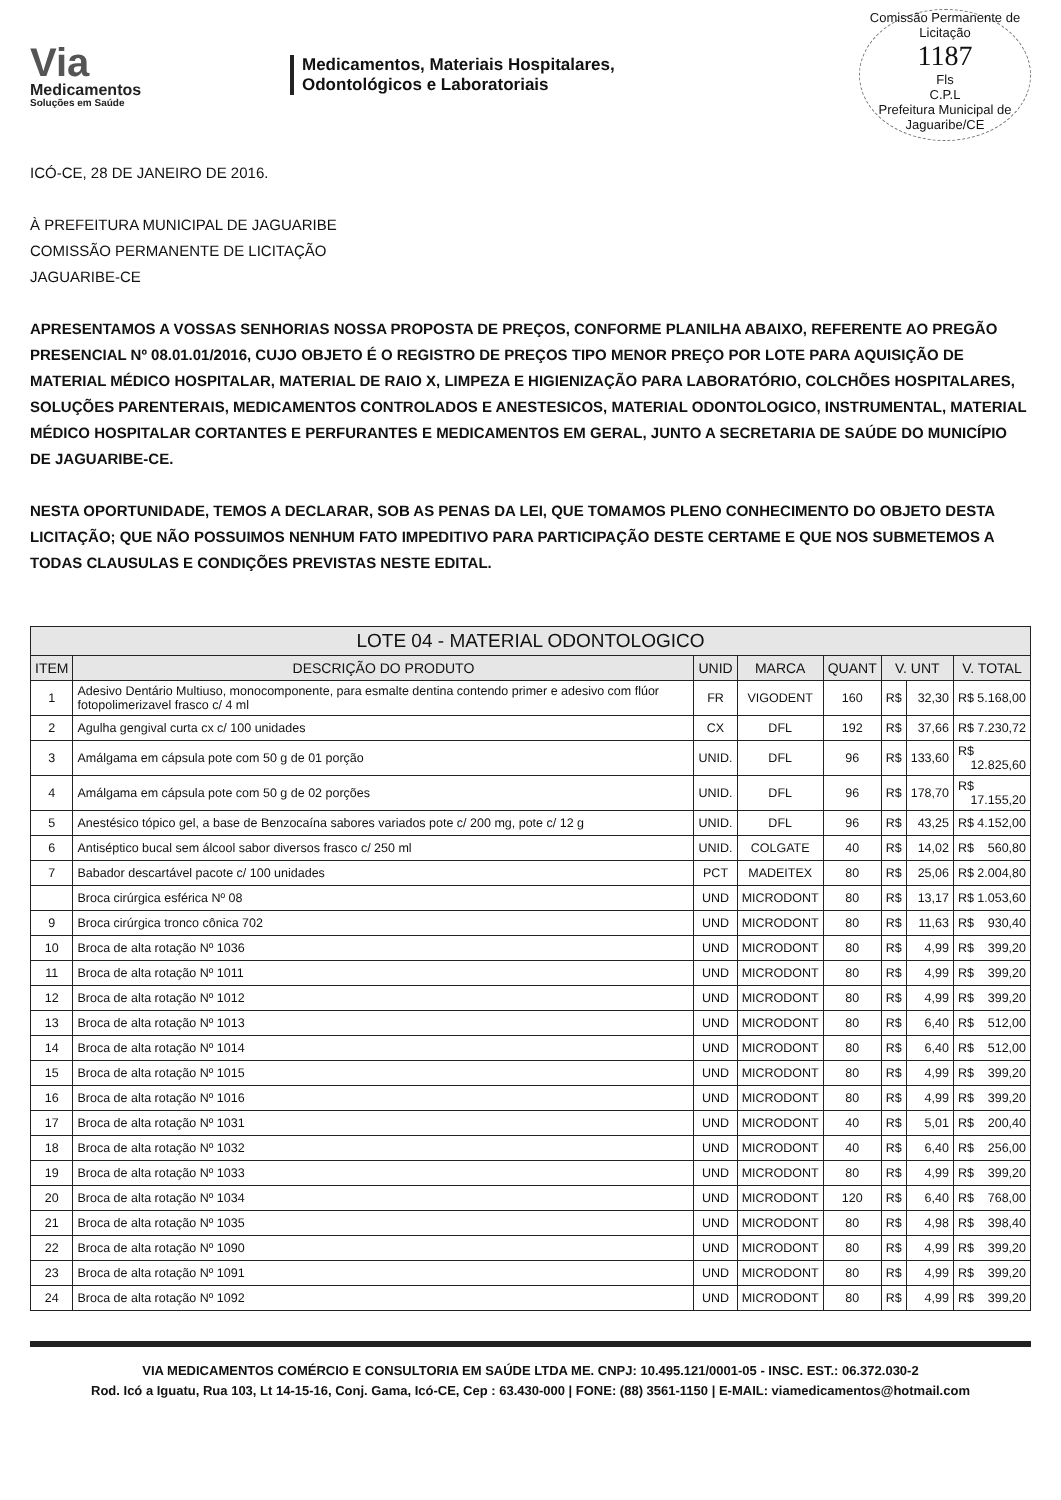Via
Medicamentos
Soluções em Saúde
Medicamentos, Materiais Hospitalares,
Odontológicos e Laboratoriais
Comissão Permanente de Licitação
1187
Fls
C.P.L
Prefeitura Municipal de Jaguaribe/CE
ICÓ-CE, 28 DE JANEIRO DE 2016.
À PREFEITURA MUNICIPAL DE JAGUARIBE
COMISSÃO PERMANENTE DE LICITAÇÃO
JAGUARIBE-CE
APRESENTAMOS A VOSSAS SENHORIAS NOSSA PROPOSTA DE PREÇOS, CONFORME PLANILHA ABAIXO, REFERENTE AO PREGÃO PRESENCIAL Nº 08.01.01/2016, CUJO OBJETO É O REGISTRO DE PREÇOS TIPO MENOR PREÇO POR LOTE PARA AQUISIÇÃO DE MATERIAL MÉDICO HOSPITALAR, MATERIAL DE RAIO X, LIMPEZA E HIGIENIZAÇÃO PARA LABORATÓRIO, COLCHÕES HOSPITALARES, SOLUÇÕES PARENTERAIS, MEDICAMENTOS CONTROLADOS E ANESTESICOS, MATERIAL ODONTOLOGICO, INSTRUMENTAL, MATERIAL MÉDICO HOSPITALAR CORTANTES E PERFURANTES E MEDICAMENTOS EM GERAL, JUNTO A SECRETARIA DE SAÚDE DO MUNICÍPIO DE JAGUARIBE-CE.
NESTA OPORTUNIDADE, TEMOS A DECLARAR, SOB AS PENAS DA LEI, QUE TOMAMOS PLENO CONHECIMENTO DO OBJETO DESTA LICITAÇÃO; QUE NÃO POSSUIMOS NENHUM FATO IMPEDITIVO PARA PARTICIPAÇÃO DESTE CERTAME E QUE NOS SUBMETEMOS A TODAS CLAUSULAS E CONDIÇÕES PREVISTAS NESTE EDITAL.
| LOTE 04 - MATERIAL ODONTOLOGICO | | | | | | | |
| --- | --- | --- | --- | --- | --- | --- | --- |
| ITEM | DESCRIÇÃO DO PRODUTO | UNID | MARCA | QUANT | V. UNT | | V. TOTAL |
| 1 | Adesivo Dentário Multiuso, monocomponente, para esmalte dentina contendo primer e adesivo com flúor fotopolimerizavel frasco c/ 4 ml | FR | VIGODENT | 160 | R$ | 32,30 | R$ 5.168,00 |
| 2 | Agulha gengival curta cx c/ 100 unidades | CX | DFL | 192 | R$ | 37,66 | R$ 7.230,72 |
| 3 | Amálgama em cápsula pote com 50 g de 01 porção | UNID. | DFL | 96 | R$ | 133,60 | R$ 12.825,60 |
| 4 | Amálgama em cápsula pote com 50 g de 02 porções | UNID. | DFL | 96 | R$ | 178,70 | R$ 17.155,20 |
| 5 | Anestésico tópico gel, a base de Benzocaína sabores variados pote c/ 200 mg, pote c/ 12 g | UNID. | DFL | 96 | R$ | 43,25 | R$ 4.152,00 |
| 6 | Antiséptico bucal sem álcool sabor diversos frasco c/ 250 ml | UNID. | COLGATE | 40 | R$ | 14,02 | R$ 560,80 |
| 7 | Babador descartável pacote c/ 100 unidades | PCT | MADEITEX | 80 | R$ | 25,06 | R$ 2.004,80 |
| | Broca cirúrgica esférica Nº 08 | UND | MICRODONT | 80 | R$ | 13,17 | R$ 1.053,60 |
| 9 | Broca cirúrgica tronco cônica 702 | UND | MICRODONT | 80 | R$ | 11,63 | R$ 930,40 |
| 10 | Broca de alta rotação Nº 1036 | UND | MICRODONT | 80 | R$ | 4,99 | R$ 399,20 |
| 11 | Broca de alta rotação Nº 1011 | UND | MICRODONT | 80 | R$ | 4,99 | R$ 399,20 |
| 12 | Broca de alta rotação Nº 1012 | UND | MICRODONT | 80 | R$ | 4,99 | R$ 399,20 |
| 13 | Broca de alta rotação Nº 1013 | UND | MICRODONT | 80 | R$ | 6,40 | R$ 512,00 |
| 14 | Broca de alta rotação Nº 1014 | UND | MICRODONT | 80 | R$ | 6,40 | R$ 512,00 |
| 15 | Broca de alta rotação Nº 1015 | UND | MICRODONT | 80 | R$ | 4,99 | R$ 399,20 |
| 16 | Broca de alta rotação Nº 1016 | UND | MICRODONT | 80 | R$ | 4,99 | R$ 399,20 |
| 17 | Broca de alta rotação Nº 1031 | UND | MICRODONT | 40 | R$ | 5,01 | R$ 200,40 |
| 18 | Broca de alta rotação Nº 1032 | UND | MICRODONT | 40 | R$ | 6,40 | R$ 256,00 |
| 19 | Broca de alta rotação Nº 1033 | UND | MICRODONT | 80 | R$ | 4,99 | R$ 399,20 |
| 20 | Broca de alta rotação Nº 1034 | UND | MICRODONT | 120 | R$ | 6,40 | R$ 768,00 |
| 21 | Broca de alta rotação Nº 1035 | UND | MICRODONT | 80 | R$ | 4,98 | R$ 398,40 |
| 22 | Broca de alta rotação Nº 1090 | UND | MICRODONT | 80 | R$ | 4,99 | R$ 399,20 |
| 23 | Broca de alta rotação Nº 1091 | UND | MICRODONT | 80 | R$ | 4,99 | R$ 399,20 |
| 24 | Broca de alta rotação Nº 1092 | UND | MICRODONT | 80 | R$ | 4,99 | R$ 399,20 |
VIA MEDICAMENTOS COMÉRCIO E CONSULTORIA EM SAÚDE LTDA ME. CNPJ: 10.495.121/0001-05 - INSC. EST.: 06.372.030-2
Rod. Icó a Iguatu, Rua 103, Lt 14-15-16, Conj. Gama, Icó-CE, Cep : 63.430-000 | FONE: (88) 3561-1150 | E-MAIL: viamedicamentos@hotmail.com